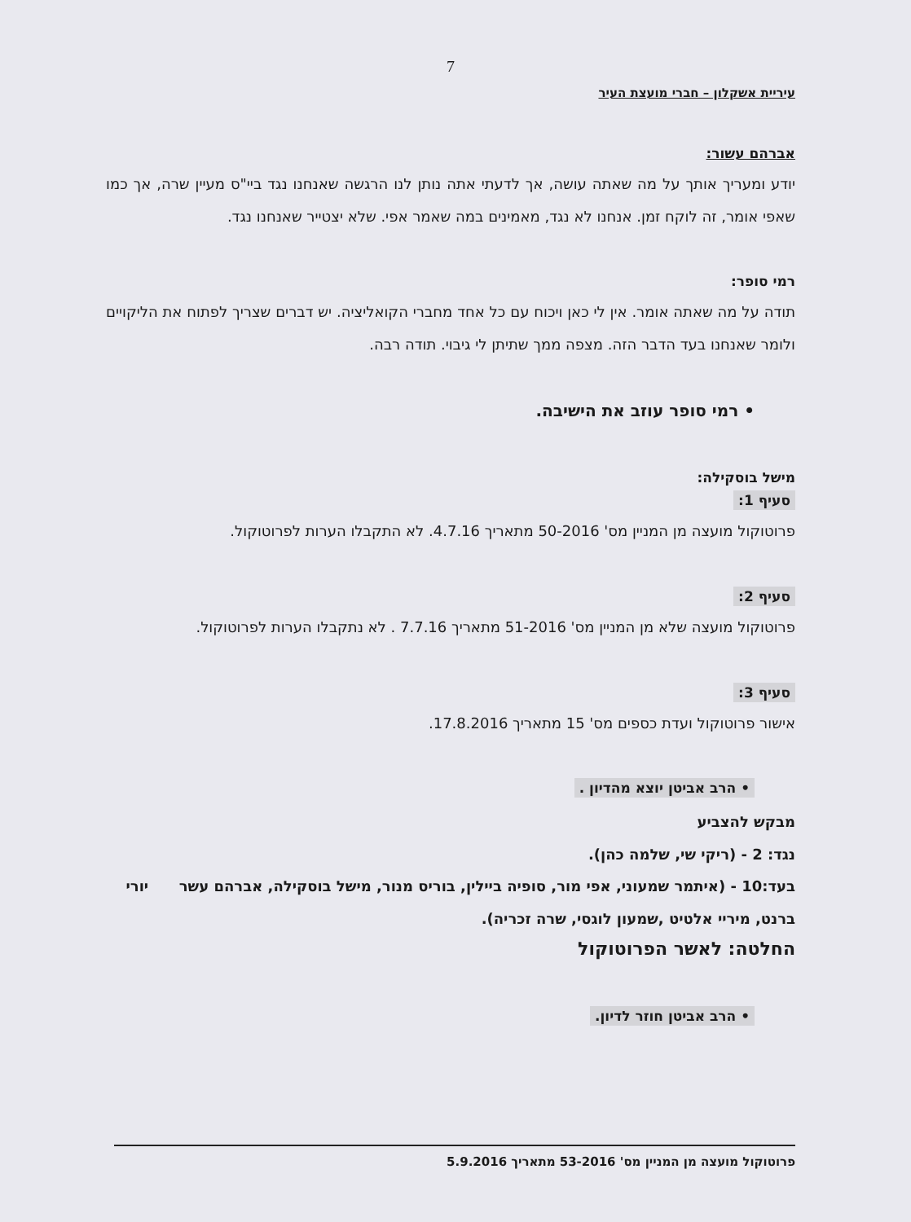7
עיריית אשקלון – חברי מועצת העיר
אברהם עשור:
יודע ומעריך אותך על מה שאתה עושה, אך לדעתי אתה נותן לנו הרגשה שאנחנו נגד ביי"ס מעיין שרה, אך כמו שאפי אומר, זה לוקח זמן. אנחנו לא נגד, מאמינים במה שאמר אפי. שלא יצטייר שאנחנו נגד.
רמי סופר:
תודה על מה שאתה אומר. אין לי כאן ויכוח עם כל אחד מחברי הקואליציה. יש דברים שצריך לפתוח את הליקויים ולומר שאנחנו בעד הדבר הזה. מצפה ממך שתיתן לי גיבוי. תודה רבה.
• רמי סופר עוזב את הישיבה.
מישל בוסקילה:
סעיף 1:
פרוטוקול מועצה מן המניין מס' 50-2016 מתאריך 4.7.16. לא התקבלו הערות לפרוטוקול.
סעיף 2:
פרוטוקול מועצה שלא מן המניין מס' 51-2016 מתאריך 7.7.16 . לא נתקבלו הערות לפרוטוקול.
סעיף 3:
אישור פרוטוקול ועדת כספים מס' 15 מתאריך 17.8.2016.
• הרב אביטן יוצא מהדיון .
מבקש להצביע
נגד: 2 - (ריקי שי, שלמה כהן).
בעד:10 - (איתמר שמעוני, אפי מור, סופיה ביילין, בוריס מנור, מישל בוסקילה, אברהם עשר יורי ברנט, מיריי אלטיט ,שמעון לוגסי, שרה זכריה).
החלטה: לאשר הפרוטוקול
• הרב אביטן חוזר לדיון.
פרוטוקול מועצה מן המניין מס' 53-2016 מתאריך 5.9.2016